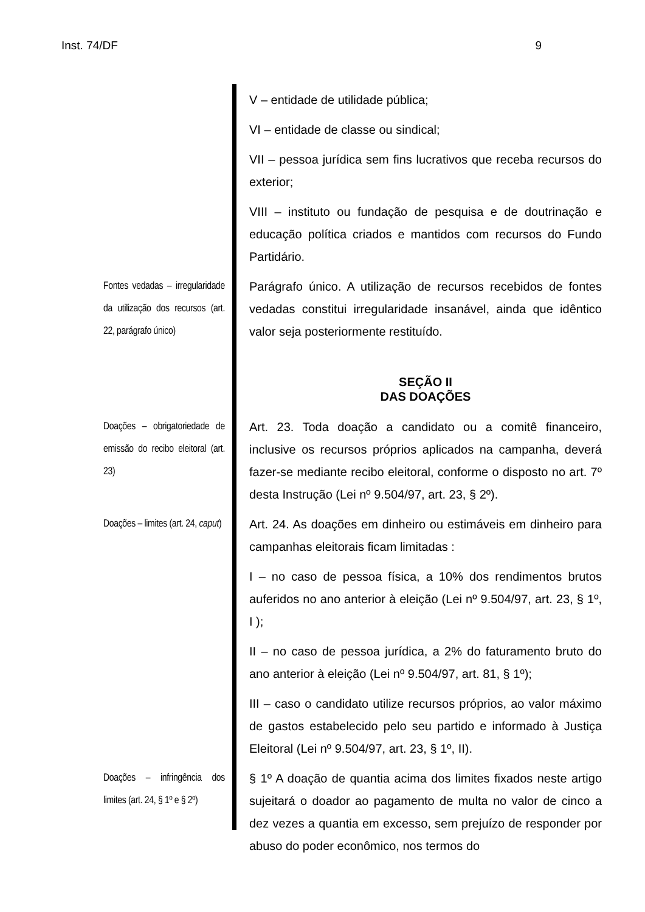Inst. 74/DF 9
V – entidade de utilidade pública;
VI – entidade de classe ou sindical;
VII – pessoa jurídica sem fins lucrativos que receba recursos do exterior;
VIII – instituto ou fundação de pesquisa e de doutrinação e educação política criados e mantidos com recursos do Fundo Partidário.
Fontes vedadas – irregularidade da utilização dos recursos (art. 22, parágrafo único)
Parágrafo único. A utilização de recursos recebidos de fontes vedadas constitui irregularidade insanável, ainda que idêntico valor seja posteriormente restituído.
SEÇÃO II
DAS DOAÇÕES
Doações – obrigatoriedade de emissão do recibo eleitoral (art. 23)
Art. 23. Toda doação a candidato ou a comitê financeiro, inclusive os recursos próprios aplicados na campanha, deverá fazer-se mediante recibo eleitoral, conforme o disposto no art. 7º desta Instrução (Lei nº 9.504/97, art. 23, § 2º).
Doações – limites (art. 24, caput)
Art. 24. As doações em dinheiro ou estimáveis em dinheiro para campanhas eleitorais ficam limitadas :
I – no caso de pessoa física, a 10% dos rendimentos brutos auferidos no ano anterior à eleição (Lei nº 9.504/97, art. 23, § 1º, I );
II – no caso de pessoa jurídica, a 2% do faturamento bruto do ano anterior à eleição (Lei nº 9.504/97, art. 81, § 1º);
III – caso o candidato utilize recursos próprios, ao valor máximo de gastos estabelecido pelo seu partido e informado à Justiça Eleitoral (Lei nº 9.504/97, art. 23, § 1º, II).
Doações – infringência dos limites (art. 24, § 1º e § 2º)
§ 1º A doação de quantia acima dos limites fixados neste artigo sujeitará o doador ao pagamento de multa no valor de cinco a dez vezes a quantia em excesso, sem prejuízo de responder por abuso do poder econômico, nos termos do